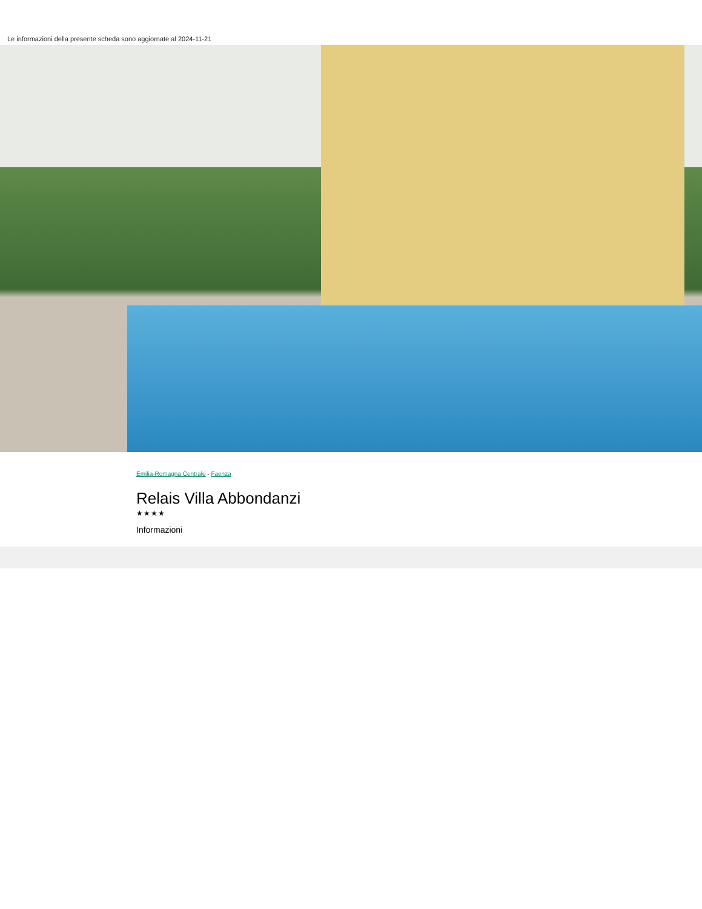Le informazioni della presente scheda sono aggiornate al 2024-11-21
Emilia-Romagna Centrale - Faenza
Relais Villa Abbondanzi
★★★★
Informazioni